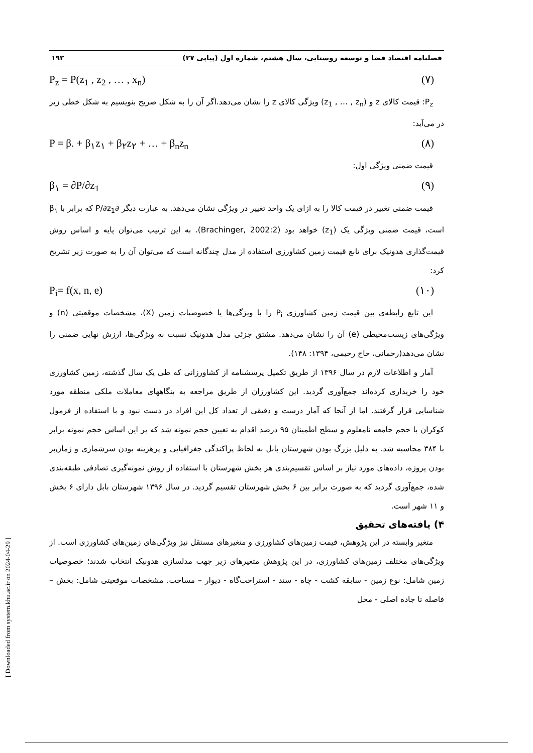فصلنامه اقتصاد فضا و توسعه روستایی، سال هشتم، شماره اول (پیاپی ۲۷) ۱۹۳
P<sub>z</sub> = P(z<sub>1</sub> , z<sub>2</sub> , … , x<sub>n</sub>) (۷)
P<sub>z</sub>: قیمت کالای z و (z<sub>1</sub> , … , z<sub>n</sub>) ویژگی کالای z را نشان می‌دهد.اگر آن را به شکل صریح بنویسیم به شکل خطی زیر در می‌آید:
P = β. + β<sub>۱</sub>z<sub>۱</sub> + β<sub>۲</sub>z<sub>۲</sub> + … + β<sub>n</sub>z<sub>n</sub> (۸)
قیمت ضمنی ویژگی اول:
β<sub>۱</sub> = ∂P/∂z<sub>1</sub> (۹)
قیمت ضمنی تغییر در قیمت کالا را به ازای یک واحد تغییر در ویژگی نشان می‌دهد. به عبارت دیگر ∂P/∂z<sub>1</sub> که برابر با β<sub>۱</sub> است، قیمت ضمنی ویژگی یک (z<sub>1</sub>) خواهد بود (Brachinger, 2002:2). به این ترتیب می‌توان پایه و اساس روش قیمت‌گذاری هدونیک برای تابع قیمت زمین کشاورزی استفاده از مدل چندگانه است که می‌توان آن را به صورت زیر تشریح کرد:
P<sub>i</sub>= f(x, n, e) (۱۰)
این تابع رابطه‌ی بین قیمت زمین کشاورزی P<sub>i</sub> را با ویژگی‌ها یا خصوصیات زمین (X)، مشخصات موقعیتی (n) و ویژگی‌های زیست‌محیطی (e) آن را نشان می‌دهد. مشتق جزئی مدل هدونیک نسبت به ویژگی‌ها، ارزش نهایی ضمنی را نشان می‌دهد(رحمانی، حاج رحیمی، ۱۳۹۴: ۱۴۸).
آمار و اطلاعات لازم در سال ۱۳۹۶ از طریق تکمیل پرسشنامه از کشاورزانی که طی یک سال گذشته، زمین کشاورزی خود را خریداری کرده‌اند جمع‌آوری گردید. این کشاورزان از طریق مراجعه به بنگاههای معاملات ملکی منطقه مورد شناسایی قرار گرفتند. اما از آنجا که آمار درست و دقیقی از تعداد کل این افراد در دست نبود و با استفاده از فرمول کوکران با حجم جامعه نامعلوم و سطح اطمینان ۹۵ درصد اقدام به تعیین حجم نمونه شد که بر این اساس حجم نمونه برابر با ۳۸۴ محاسبه شد. به دلیل بزرگ بودن شهرستان بابل به لحاظ پراکندگی جغرافیایی و پرهزینه بودن سرشماری و زمان‌بر بودن پروژه، داده‌های مورد نیاز بر اساس تقسیم‌بندی هر بخش شهرستان با استفاده از روش نمونه‌گیری تصادفی طبقه‌بندی شده، جمع‌آوری گردید که به صورت برابر بین ۶ بخش شهرستان تقسیم گردید. در سال ۱۳۹۶ شهرستان بابل دارای ۶ بخش و ۱۱ شهر است.
۴) یافته‌های تحقیق
متغیر وابسته در این پژوهش، قیمت زمین‌های کشاورزی و متغیرهای مستقل نیز ویژگی‌های زمین‌های کشاورزی است. از ویژگی‌های مختلف زمین‌های کشاورزی، در این پژوهش متغیرهای زیر جهت مدلسازی هدونیک انتخاب شدند؛ خصوصیات زمین شامل: نوع زمین - سابقه کشت - چاه - سند - استراحت‌گاه - دیوار – مساحت. مشخصات موقعیتی شامل: بخش – فاصله تا جاده اصلی - محل
[ Downloaded from system.khu.ac.ir on 2024-04-29 ]